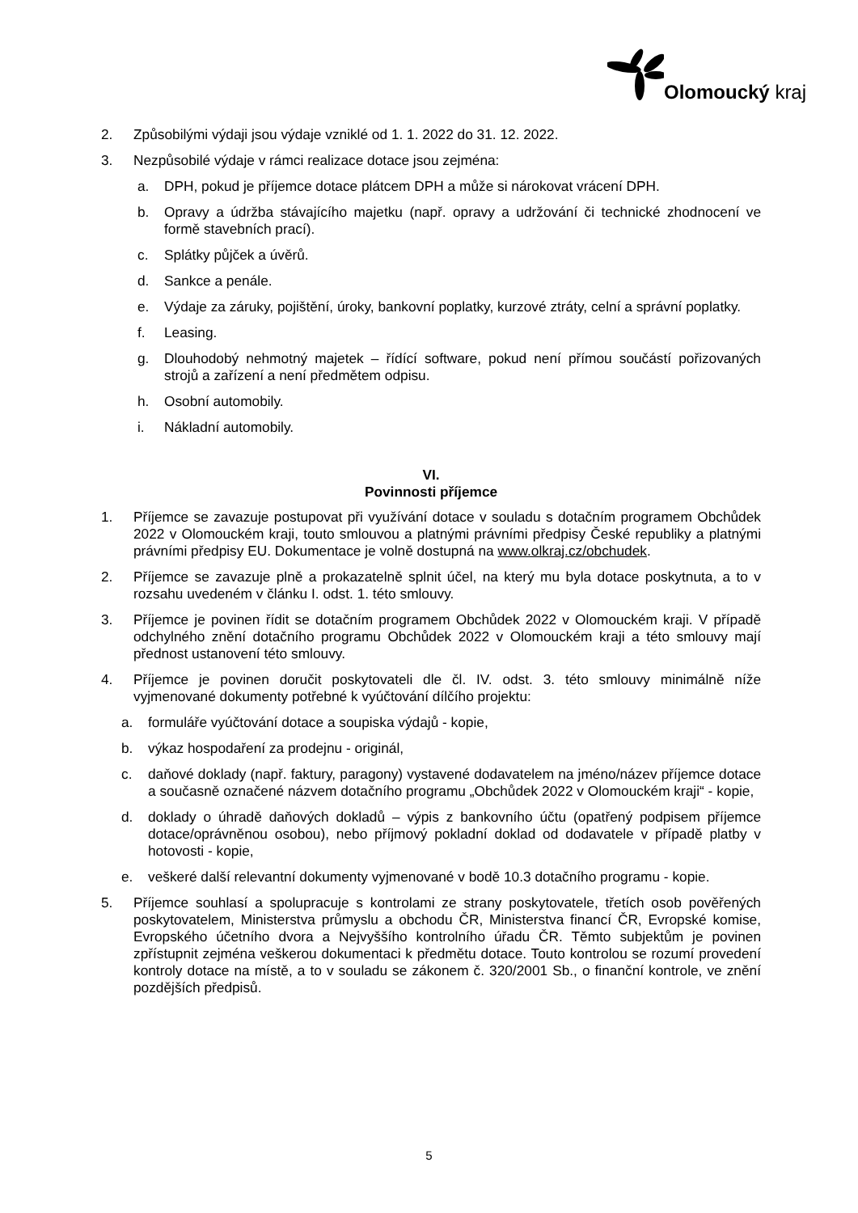Olomoucký kraj
2. Způsobilými výdaji jsou výdaje vzniklé od 1. 1. 2022 do 31. 12. 2022.
3. Nezpůsobilé výdaje v rámci realizace dotace jsou zejména:
a. DPH, pokud je příjemce dotace plátcem DPH a může si nárokovat vrácení DPH.
b. Opravy a údržba stávajícího majetku (např. opravy a udržování či technické zhodnocení ve formě stavebních prací).
c. Splátky půjček a úvěrů.
d. Sankce a penále.
e. Výdaje za záruky, pojištění, úroky, bankovní poplatky, kurzové ztráty, celní a správní poplatky.
f. Leasing.
g. Dlouhodobý nehmotný majetek – řídící software, pokud není přímou součástí pořizovaných strojů a zařízení a není předmětem odpisu.
h. Osobní automobily.
i. Nákladní automobily.
VI.
Povinnosti příjemce
1. Příjemce se zavazuje postupovat při využívání dotace v souladu s dotačním programem Obchůdek 2022 v Olomouckém kraji, touto smlouvou a platnými právními předpisy České republiky a platnými právními předpisy EU. Dokumentace je volně dostupná na www.olkraj.cz/obchudek.
2. Příjemce se zavazuje plně a prokazatelně splnit účel, na který mu byla dotace poskytnuta, a to v rozsahu uvedeném v článku I. odst. 1. této smlouvy.
3. Příjemce je povinen řídit se dotačním programem Obchůdek 2022 v Olomouckém kraji. V případě odchylného znění dotačního programu Obchůdek 2022 v Olomouckém kraji a této smlouvy mají přednost ustanovení této smlouvy.
4. Příjemce je povinen doručit poskytovateli dle čl. IV. odst. 3. této smlouvy minimálně níže vyjmenované dokumenty potřebné k vyúčtování dílčího projektu:
a. formuláře vyúčtování dotace a soupiska výdajů - kopie,
b. výkaz hospodaření za prodejnu - originál,
c. daňové doklady (např. faktury, paragony) vystavené dodavatelem na jméno/název příjemce dotace a současně označené názvem dotačního programu „Obchůdek 2022 v Olomouckém kraji“ - kopie,
d. doklady o úhradě daňových dokladů – výpis z bankovního účtu (opatřený podpisem příjemce dotace/oprávněnou osobou), nebo příjmový pokladní doklad od dodavatele v případě platby v hotovosti - kopie,
e. veškeré další relevantní dokumenty vyjmenované v bodě 10.3 dotačního programu - kopie.
5. Příjemce souhlasí a spolupracuje s kontrolami ze strany poskytovatele, třetích osob pověřených poskytovatelem, Ministerstva průmyslu a obchodu ČR, Ministerstva financí ČR, Evropské komise, Evropského účetního dvora a Nejvyššího kontrolního úřadu ČR. Těmto subjektům je povinen zpřístupnit zejména veškerou dokumentaci k předmětu dotace. Touto kontrolou se rozumí provedení kontroly dotace na místě, a to v souladu se zákonem č. 320/2001 Sb., o finanční kontrole, ve znění pozdějších předpisů.
5